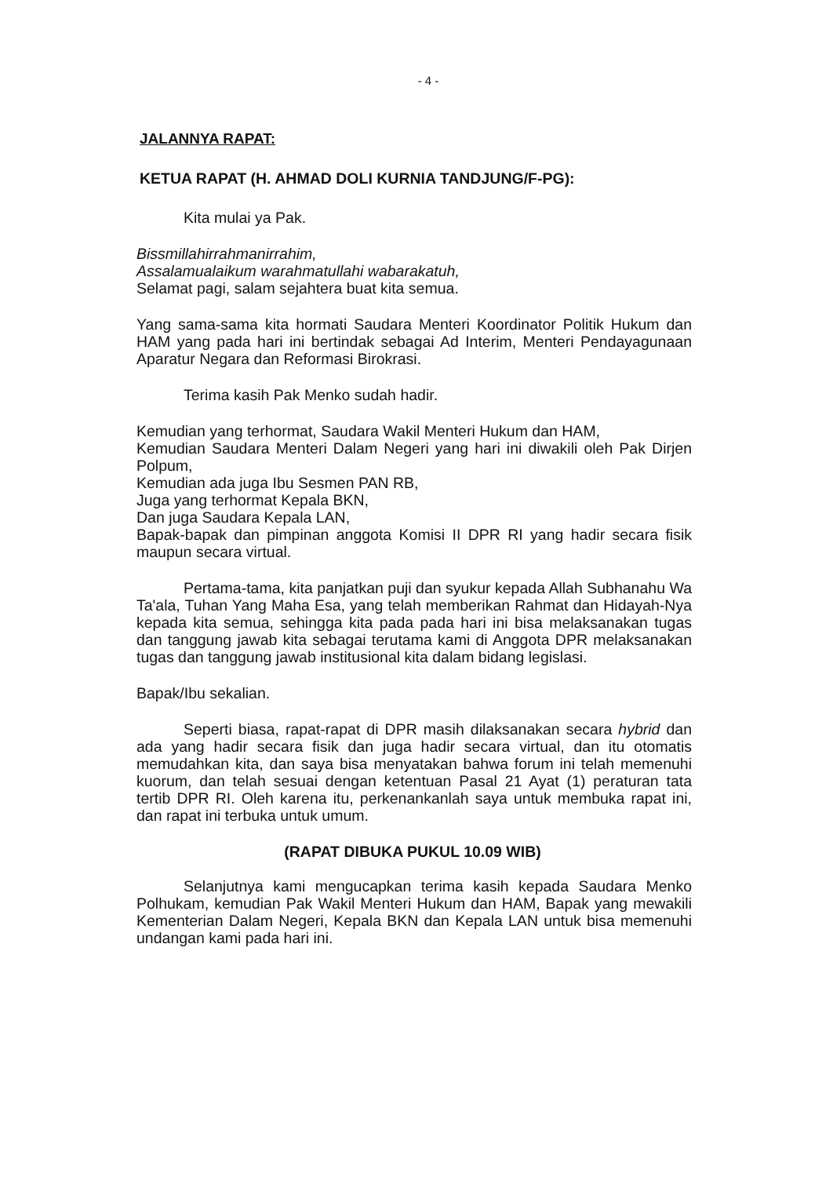- 4 -
JALANNYA RAPAT:
KETUA RAPAT (H. AHMAD DOLI KURNIA TANDJUNG/F-PG):
Kita mulai ya Pak.
Bissmillahirrahmanirrahim,
Assalamualaikum warahmatullahi wabarakatuh,
Selamat pagi, salam sejahtera buat kita semua.
Yang sama-sama kita hormati Saudara Menteri Koordinator Politik Hukum dan HAM yang pada hari ini bertindak sebagai Ad Interim, Menteri Pendayagunaan Aparatur Negara dan Reformasi Birokrasi.
Terima kasih Pak Menko sudah hadir.
Kemudian yang terhormat, Saudara Wakil Menteri Hukum dan HAM,
Kemudian Saudara Menteri Dalam Negeri yang hari ini diwakili oleh Pak Dirjen Polpum,
Kemudian ada juga Ibu Sesmen PAN RB,
Juga yang terhormat Kepala BKN,
Dan juga Saudara Kepala LAN,
Bapak-bapak dan pimpinan anggota Komisi II DPR RI yang hadir secara fisik maupun secara virtual.
Pertama-tama, kita panjatkan puji dan syukur kepada Allah Subhanahu Wa Ta'ala, Tuhan Yang Maha Esa, yang telah memberikan Rahmat dan Hidayah-Nya kepada kita semua, sehingga kita pada pada hari ini bisa melaksanakan tugas dan tanggung jawab kita sebagai terutama kami di Anggota DPR melaksanakan tugas dan tanggung jawab institusional kita dalam bidang legislasi.
Bapak/Ibu sekalian.
Seperti biasa, rapat-rapat di DPR masih dilaksanakan secara hybrid dan ada yang hadir secara fisik dan juga hadir secara virtual, dan itu otomatis memudahkan kita, dan saya bisa menyatakan bahwa forum ini telah memenuhi kuorum, dan telah sesuai dengan ketentuan Pasal 21 Ayat (1) peraturan tata tertib DPR RI. Oleh karena itu, perkenankanlah saya untuk membuka rapat ini, dan rapat ini terbuka untuk umum.
(RAPAT DIBUKA PUKUL 10.09 WIB)
Selanjutnya kami mengucapkan terima kasih kepada Saudara Menko Polhukam, kemudian Pak Wakil Menteri Hukum dan HAM, Bapak yang mewakili Kementerian Dalam Negeri, Kepala BKN dan Kepala LAN untuk bisa memenuhi undangan kami pada hari ini.